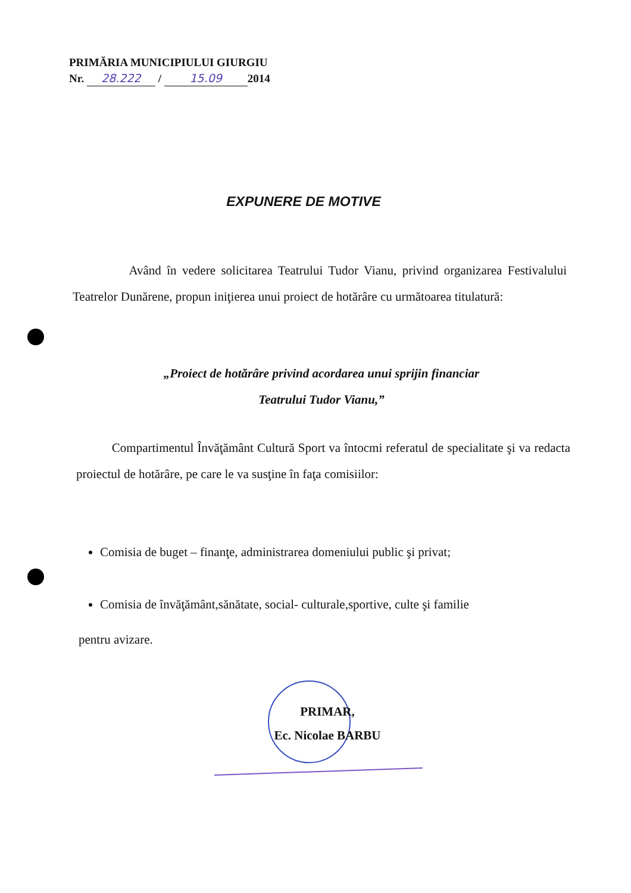PRIMĂRIA MUNICIPIULUI GIURGIU
Nr. 28.222 / 15.09 2014
EXPUNERE DE MOTIVE
Având în vedere solicitarea Teatrului Tudor Vianu, privind organizarea Festivalului Teatrelor Dunărene, propun iniţierea unui proiect de hotărâre cu următoarea titulatură:
„Proiect de hotărâre privind acordarea unui sprijin financiar
Teatrului Tudor Vianu,”
Compartimentul Învăţământ Cultură Sport va întocmi referatul de specialitate şi va redacta proiectul de hotărâre, pe care le va susţine în faţa comisiilor:
Comisia de buget – finanţe, administrarea domeniului public şi privat;
Comisia de învăţământ,sănătate, social- culturale,sportive, culte şi familie
pentru avizare.
PRIMAR,
Ec. Nicolae BARBU